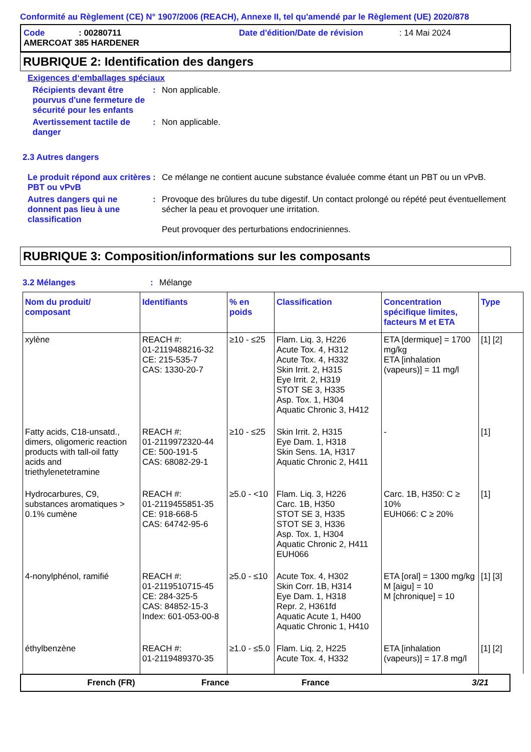Conformité au Règlement (CE) N° 1907/2006 (REACH), Annexe II, tel qu'amendé par le Règlement (UE) 2020/878
Code: 00280711 Date d'édition/Date de révision: 14 Mai 2024
AMERCOAT 385 HARDENER
RUBRIQUE 2: Identification des dangers
Exigences d‘emballages spéciaux
Récipients devant être pourvus d'une fermeture de sécurité pour les enfants
: Non applicable.
Avertissement tactile de danger
: Non applicable.
2.3 Autres dangers
Le produit répond aux critères PBT ou vPvB
: Ce mélange ne contient aucune substance évaluée comme étant un PBT ou un vPvB.
Autres dangers qui ne donnent pas lieu à une classification
: Provoque des brûlures du tube digestif. Un contact prolongé ou répété peut éventuellement sécher la peau et provoquer une irritation.
Peut provoquer des perturbations endocriniennes.
RUBRIQUE 3: Composition/informations sur les composants
3.2 Mélanges : Mélange
| Nom du produit/ composant | Identifiants | % en poids | Classification | Concentration spécifique limites, facteurs M et ETA | Type |
| --- | --- | --- | --- | --- | --- |
| xylène | REACH #: 01-2119488216-32 CE: 215-535-7 CAS: 1330-20-7 | ≥10 - ≤25 | Flam. Liq. 3, H226 Acute Tox. 4, H312 Acute Tox. 4, H332 Skin Irrit. 2, H315 Eye Irrit. 2, H319 STOT SE 3, H335 Asp. Tox. 1, H304 Aquatic Chronic 3, H412 | ETA [dermique] = 1700 mg/kg ETA [inhalation (vapeurs)] = 11 mg/l | [1] [2] |
| Fatty acids, C18-unsatd., dimers, oligomeric reaction products with tall-oil fatty acids and triethylenetetramine | REACH #: 01-2119972320-44 CE: 500-191-5 CAS: 68082-29-1 | ≥10 - ≤25 | Skin Irrit. 2, H315 Eye Dam. 1, H318 Skin Sens. 1A, H317 Aquatic Chronic 2, H411 | - | [1] |
| Hydrocarbures, C9, substances aromatiques > 0.1% cumène | REACH #: 01-2119455851-35 CE: 918-668-5 CAS: 64742-95-6 | ≥5.0 - <10 | Flam. Liq. 3, H226 Carc. 1B, H350 STOT SE 3, H335 STOT SE 3, H336 Asp. Tox. 1, H304 Aquatic Chronic 2, H411 EUH066 | Carc. 1B, H350: C ≥ 10% EUH066: C ≥ 20% | [1] |
| 4-nonylphénol, ramifié | REACH #: 01-2119510715-45 CE: 284-325-5 CAS: 84852-15-3 Index: 601-053-00-8 | ≥5.0 - ≤10 | Acute Tox. 4, H302 Skin Corr. 1B, H314 Eye Dam. 1, H318 Repr. 2, H361fd Aquatic Acute 1, H400 Aquatic Chronic 1, H410 | ETA [oral] = 1300 mg/kg M [aigu] = 10 M [chronique] = 10 | [1] [3] |
| éthylbenzène | REACH #: 01-2119489370-35 | ≥1.0 - ≤5.0 | Flam. Liq. 2, H225 Acute Tox. 4, H332 | ETA [inhalation (vapeurs)] = 17.8 mg/l | [1] [2] |
French (FR) France France 3/21